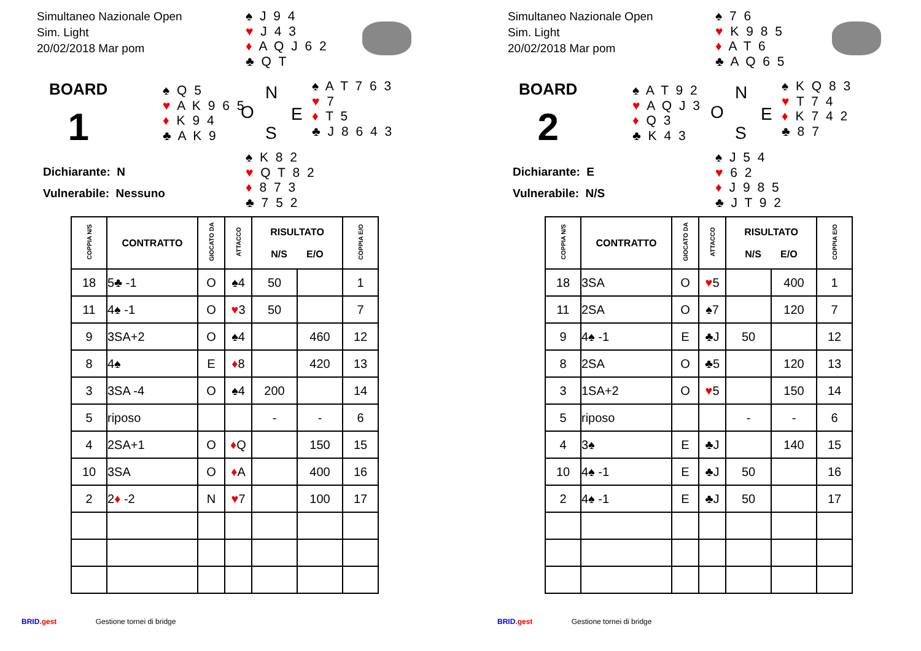Simultaneo Nazionale Open
Sim. Light
20/02/2018 Mar pom
♠ J 9 4
♥ J 4 3
♦ A Q J 6 2
♣ Q T
BOARD
1
♠ Q 5
♥ A K 9 6 5
♦ K 9 4
♣ A K 9
N
O E
S
♠ A T 7 6 3
♥ 7
♦ T 5
♣ J 8 6 4 3
Dichiarante: N
Vulnerabile: Nessuno
♠ K 8 2
♥ Q T 8 2
♦ 8 7 3
♣ 7 5 2
| COPPIA N/S | CONTRATTO | GIOCATO DA | ATTACCO | RISULTATO N/S E/O | | COPPIA E/O |
| --- | --- | --- | --- | --- | --- | --- |
| 18 | 5♣ -1 | O | ♠4 | 50 | | 1 |
| 11 | 4♠ -1 | O | ♥ 3 | 50 | | 7 |
| 9 | 3SA+2 | O | ♠4 | | 460 | 12 |
| 8 | 4♠ | E | ♦ 8 | | 420 | 13 |
| 3 | 3SA -4 | O | ♠4 | 200 | | 14 |
| 5 | riposo | | | - | - | 6 |
| 4 | 2SA+1 | O | ♦ Q | | 150 | 15 |
| 10 | 3SA | O | ♦ A | | 400 | 16 |
| 2 | 2 ♦ -2 | N | ♥ 7 | | 100 | 17 |
BRID.gest Gestione tornei di bridge
Simultaneo Nazionale Open
Sim. Light
20/02/2018 Mar pom
♠ 7 6
♥ K 9 8 5
♦ A T 6
♣ A Q 6 5
BOARD
2
♠ A T 9 2
♥ A Q J 3
♦ Q 3
♣ K 4 3
N
O E
S
♠ K Q 8 3
♥ T 7 4
♦ K 7 4 2
♣ 8 7
Dichiarante: E
Vulnerabile: N/S
♠ J 5 4
♥ 6 2
♦ J 9 8 5
♣ J T 9 2
| COPPIA N/S | CONTRATTO | GIOCATO DA | ATTACCO | RISULTATO N/S E/O | | COPPIA E/O |
| --- | --- | --- | --- | --- | --- | --- |
| 18 | 3SA | O | ♥ 5 | | 400 | 1 |
| 11 | 2SA | O | ♠7 | | 120 | 7 |
| 9 | 4♠ -1 | E | ♣J | 50 | | 12 |
| 8 | 2SA | O | ♣5 | | 120 | 13 |
| 3 | 1SA+2 | O | ♥ 5 | | 150 | 14 |
| 5 | riposo | | | - | - | 6 |
| 4 | 3♠ | E | ♣J | | 140 | 15 |
| 10 | 4♠ -1 | E | ♣J | 50 | | 16 |
| 2 | 4♠ -1 | E | ♣J | 50 | | 17 |
BRID.gest Gestione tornei di bridge